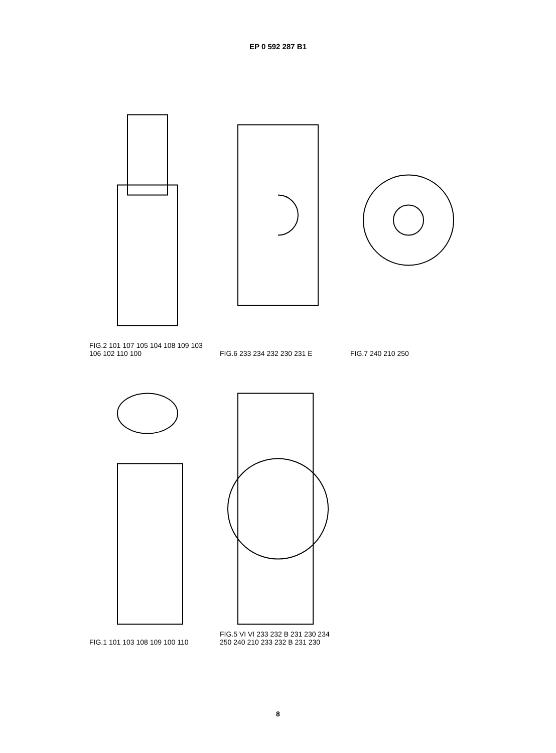EP 0 592 287 B1
FIG.2 101 107 105 104 108 109 103 106 102 110 100
FIG.6 233 234 232 230 231 E
FIG.7 240 210 250
FIG.1 101 103 108 109 100 110
FIG.5 VI VI 233 232 B 231 230 234 250 240 210 233 232 B 231 230
8